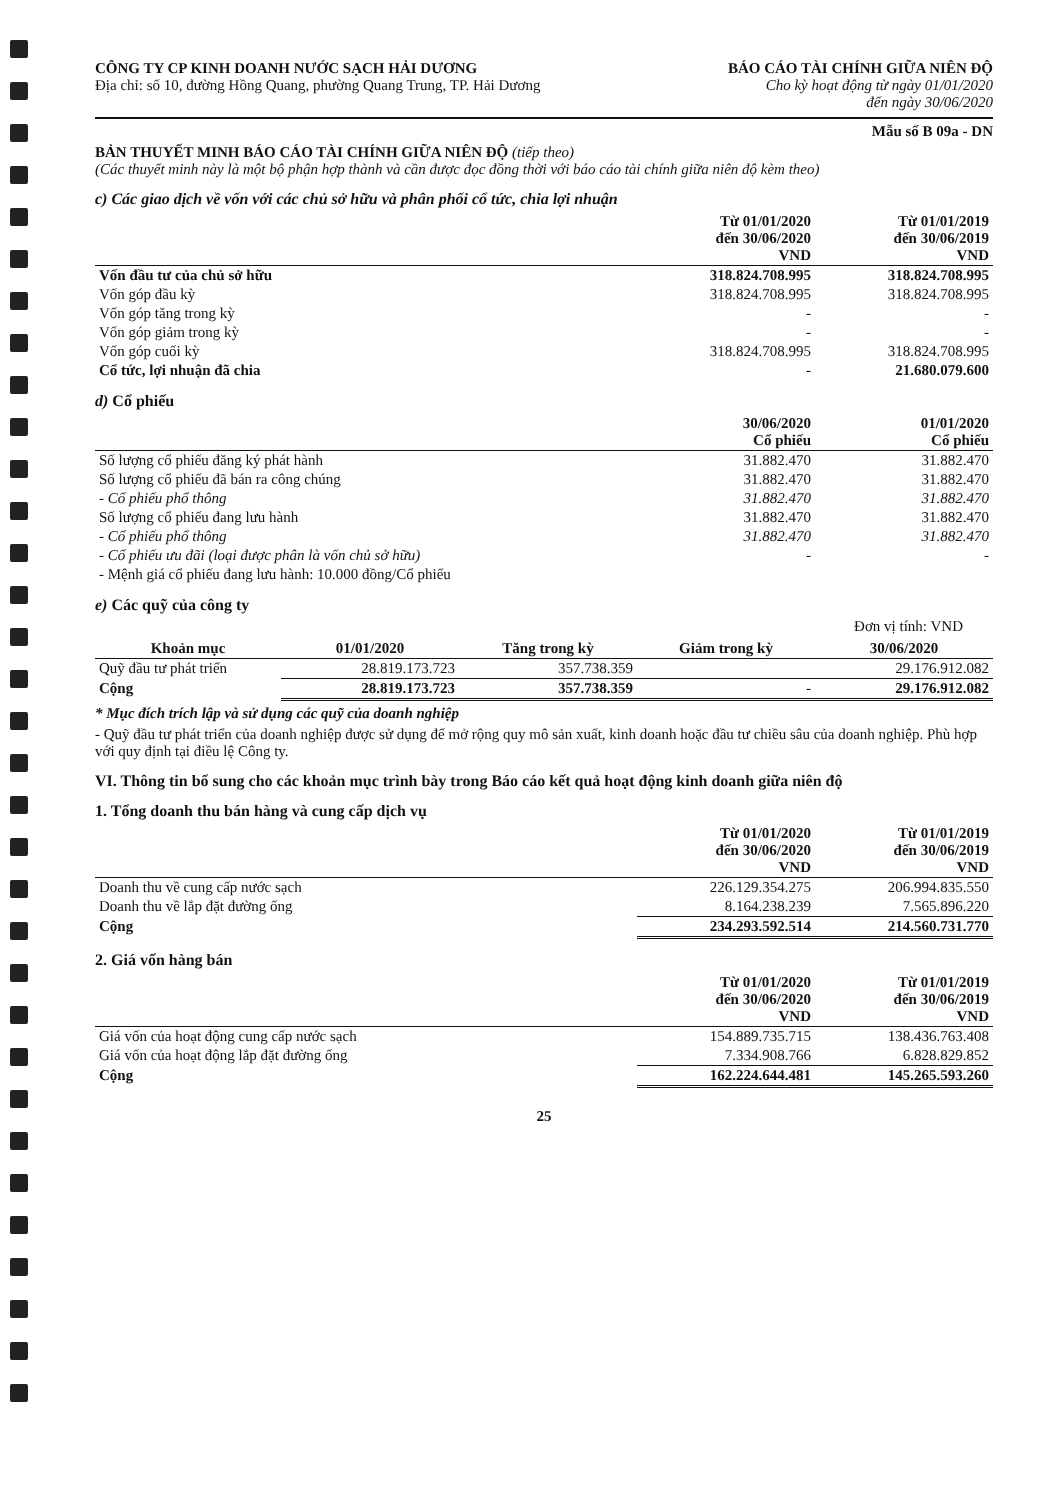CÔNG TY CP KINH DOANH NƯỚC SẠCH HẢI DƯƠNG
Địa chỉ: số 10, đường Hồng Quang, phường Quang Trung, TP. Hải Dương
BÁO CÁO TÀI CHÍNH GIỮA NIÊN ĐỘ
Cho kỳ hoạt động từ ngày 01/01/2020
đến ngày 30/06/2020
Mẫu số B 09a - DN
BẢN THUYẾT MINH BÁO CÁO TÀI CHÍNH GIỮA NIÊN ĐỘ (tiếp theo)
(Các thuyết minh này là một bộ phận hợp thành và cần được đọc đồng thời với báo cáo tài chính giữa niên độ kèm theo)
c) Các giao dịch về vốn với các chủ sở hữu và phân phối cổ tức, chia lợi nhuận
| | Từ 01/01/2020 đến 30/06/2020 VND | Từ 01/01/2019 đến 30/06/2019 VND |
| --- | --- | --- |
| Vốn đầu tư của chủ sở hữu | 318.824.708.995 | 318.824.708.995 |
| Vốn góp đầu kỳ | 318.824.708.995 | 318.824.708.995 |
| Vốn góp tăng trong kỳ | - | - |
| Vốn góp giảm trong kỳ | - | - |
| Vốn góp cuối kỳ | 318.824.708.995 | 318.824.708.995 |
| Cổ tức, lợi nhuận đã chia | - | 21.680.079.600 |
d) Cổ phiếu
| | 30/06/2020 Cổ phiếu | 01/01/2020 Cổ phiếu |
| --- | --- | --- |
| Số lượng cổ phiếu đăng ký phát hành | 31.882.470 | 31.882.470 |
| Số lượng cổ phiếu đã bán ra công chúng | 31.882.470 | 31.882.470 |
| - Cổ phiếu phổ thông | 31.882.470 | 31.882.470 |
| Số lượng cổ phiếu đang lưu hành | 31.882.470 | 31.882.470 |
| - Cổ phiếu phổ thông | 31.882.470 | 31.882.470 |
| - Cổ phiếu ưu đãi (loại được phân là vốn chủ sở hữu) | - | - |
| - Mệnh giá cổ phiếu đang lưu hành: 10.000 đồng/Cổ phiếu | | |
e) Các quỹ của công ty
Đơn vị tính: VND
| Khoản mục | 01/01/2020 | Tăng trong kỳ | Giảm trong kỳ | 30/06/2020 |
| --- | --- | --- | --- | --- |
| Quỹ đầu tư phát triển | 28.819.173.723 | 357.738.359 | | 29.176.912.082 |
| Cộng | 28.819.173.723 | 357.738.359 | - | 29.176.912.082 |
* Mục đích trích lập và sử dụng các quỹ của doanh nghiệp
- Quỹ đầu tư phát triển của doanh nghiệp được sử dụng để mở rộng quy mô sản xuất, kinh doanh hoặc đầu tư chiều sâu của doanh nghiệp. Phù hợp với quy định tại điều lệ Công ty.
VI. Thông tin bổ sung cho các khoản mục trình bày trong Báo cáo kết quả hoạt động kinh doanh giữa niên độ
1. Tổng doanh thu bán hàng và cung cấp dịch vụ
| | Từ 01/01/2020 đến 30/06/2020 VND | Từ 01/01/2019 đến 30/06/2019 VND |
| --- | --- | --- |
| Doanh thu về cung cấp nước sạch | 226.129.354.275 | 206.994.835.550 |
| Doanh thu về lắp đặt đường ống | 8.164.238.239 | 7.565.896.220 |
| Cộng | 234.293.592.514 | 214.560.731.770 |
2. Giá vốn hàng bán
| | Từ 01/01/2020 đến 30/06/2020 VND | Từ 01/01/2019 đến 30/06/2019 VND |
| --- | --- | --- |
| Giá vốn của hoạt động cung cấp nước sạch | 154.889.735.715 | 138.436.763.408 |
| Giá vốn của hoạt động lắp đặt đường ống | 7.334.908.766 | 6.828.829.852 |
| Cộng | 162.224.644.481 | 145.265.593.260 |
25